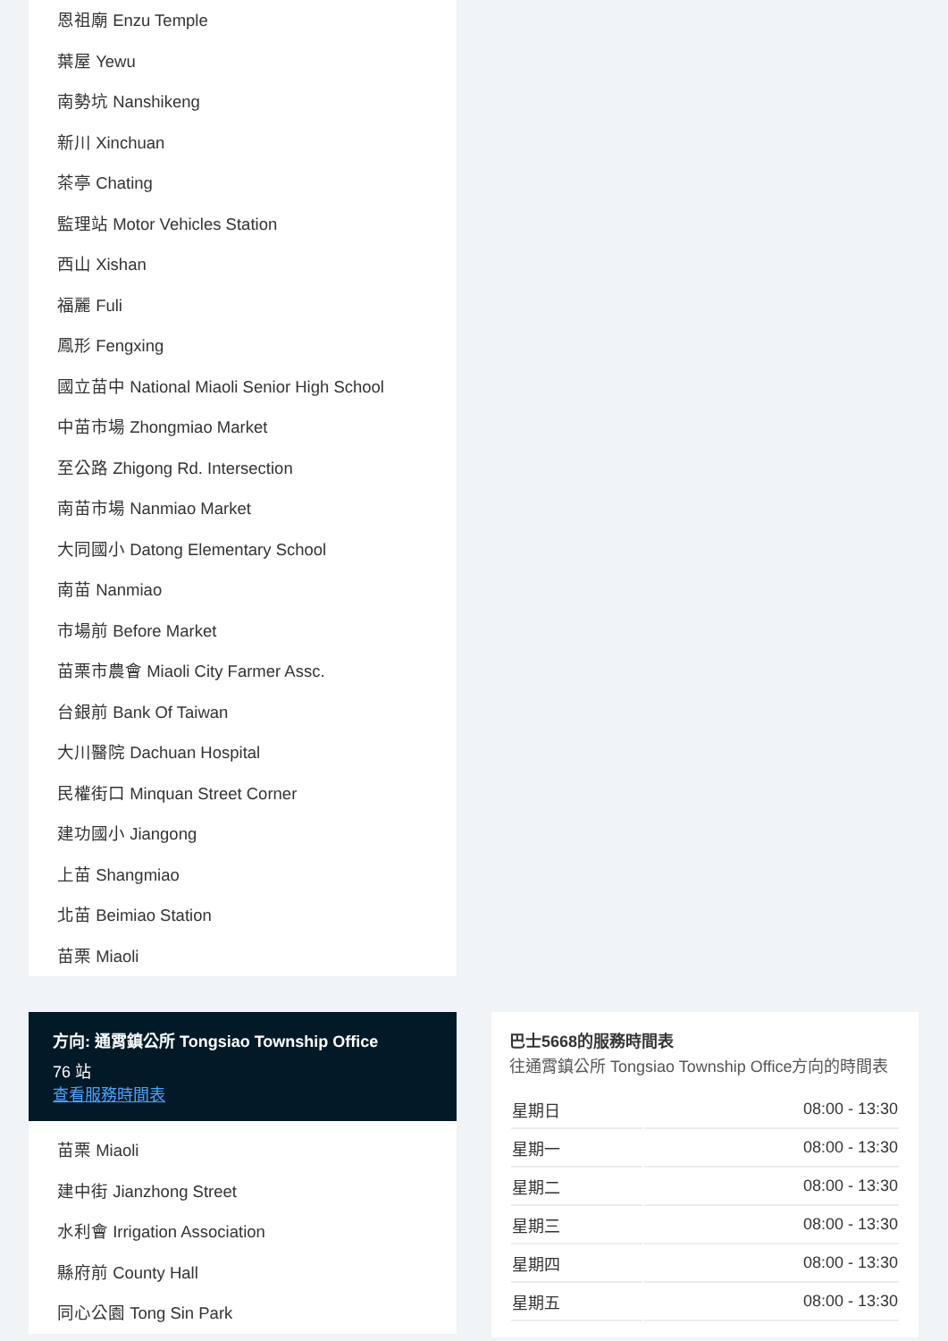恩祖廟 Enzu Temple
葉屋 Yewu
南勢坑 Nanshikeng
新川 Xinchuan
茶亭 Chating
監理站 Motor Vehicles Station
西山 Xishan
福麗 Fuli
鳳形 Fengxing
國立苗中 National Miaoli Senior High School
中苗市場 Zhongmiao Market
至公路 Zhigong Rd. Intersection
南苗市場 Nanmiao Market
大同國小 Datong Elementary School
南苗 Nanmiao
市場前 Before Market
苗栗市農會 Miaoli City Farmer Assc.
台銀前 Bank Of Taiwan
大川醫院 Dachuan Hospital
民權街口 Minquan Street Corner
建功國小 Jiangong
上苗 Shangmiao
北苗 Beimiao Station
苗栗 Miaoli
方向: 通霄鎮公所 Tongsiao Township Office
76 站
查看服務時間表
苗栗 Miaoli
建中街 Jianzhong Street
水利會 Irrigation Association
縣府前 County Hall
同心公園 Tong Sin Park
巴士5668的服務時間表
往通霄鎮公所 Tongsiao Township Office方向的時間表
| 星期日 | 08:00 - 13:30 |
| 星期一 | 08:00 - 13:30 |
| 星期二 | 08:00 - 13:30 |
| 星期三 | 08:00 - 13:30 |
| 星期四 | 08:00 - 13:30 |
| 星期五 | 08:00 - 13:30 |